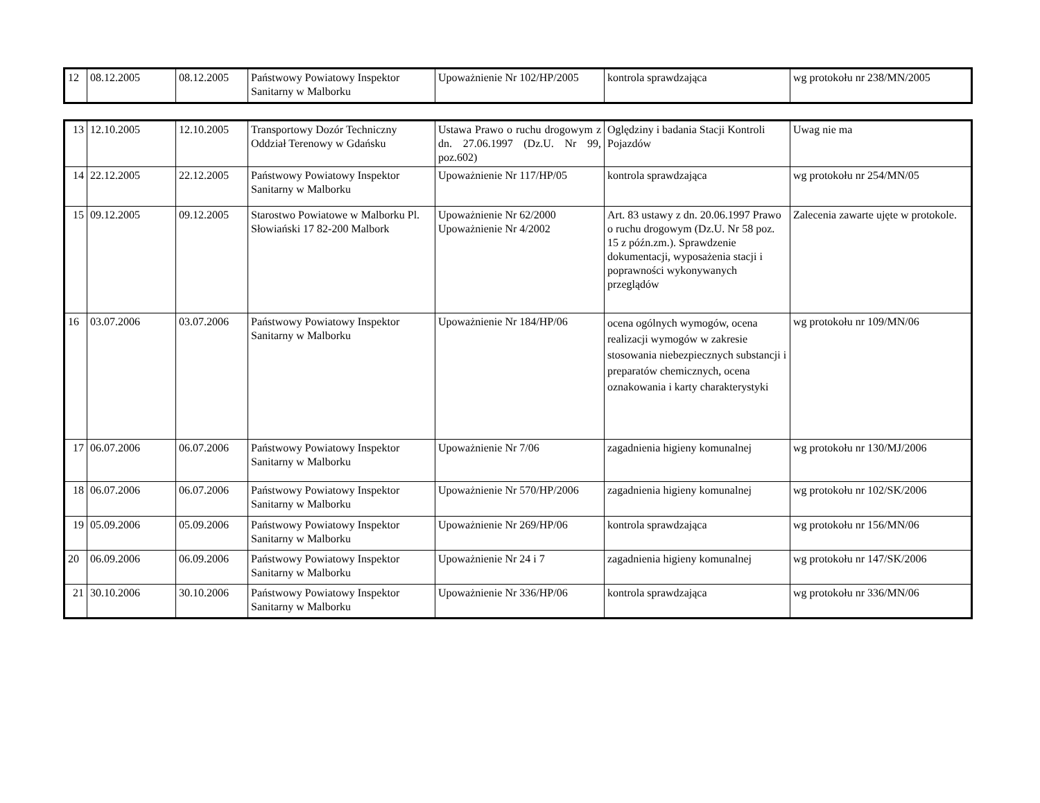| 12 | 08.12.2005 | 08.12.2005 | Państwowy Powiatowy Inspektor Sanitarny w Malborku | Upoważnienie Nr 102/HP/2005 | kontrola sprawdzająca | wg protokołu nr 238/MN/2005 |
| 13 | 12.10.2005 | 12.10.2005 | Transportowy Dozór Techniczny Oddział Terenowy w Gdańsku | Ustawa Prawo o ruchu drogowym z dn. 27.06.1997 (Dz.U. Nr 99, poz.602) | Oględziny i badania Stacji Kontroli Pojazdów | Uwag nie ma |
| 14 | 22.12.2005 | 22.12.2005 | Państwowy Powiatowy Inspektor Sanitarny w Malborku | Upoważnienie Nr 117/HP/05 | kontrola sprawdzająca | wg protokołu nr 254/MN/05 |
| 15 | 09.12.2005 | 09.12.2005 | Starostwo Powiatowe w Malborku Pl. Słowiański 17 82-200 Malbork | Upoważnienie Nr 62/2000 Upoważnienie Nr 4/2002 | Art. 83 ustawy z dn. 20.06.1997 Prawo o ruchu drogowym (Dz.U. Nr 58 poz. 15 z późn.zm.). Sprawdzenie dokumentacji, wyposażenia stacji i poprawności wykonywanych przeglądów | Zalecenia zawarte ujęte w protokole. |
| 16 | 03.07.2006 | 03.07.2006 | Państwowy Powiatowy Inspektor Sanitarny w Malborku | Upoważnienie Nr 184/HP/06 | ocena ogólnych wymogów, ocena realizacji wymogów w zakresie stosowania niebezpiecznych substancji i preparatów chemicznych, ocena oznakowania i karty charakterystyki | wg protokołu nr 109/MN/06 |
| 17 | 06.07.2006 | 06.07.2006 | Państwowy Powiatowy Inspektor Sanitarny w Malborku | Upoważnienie Nr 7/06 | zagadnienia higieny komunalnej | wg protokołu nr 130/MJ/2006 |
| 18 | 06.07.2006 | 06.07.2006 | Państwowy Powiatowy Inspektor Sanitarny w Malborku | Upoważnienie Nr 570/HP/2006 | zagadnienia higieny komunalnej | wg protokołu nr 102/SK/2006 |
| 19 | 05.09.2006 | 05.09.2006 | Państwowy Powiatowy Inspektor Sanitarny w Malborku | Upoważnienie Nr 269/HP/06 | kontrola sprawdzająca | wg protokołu nr 156/MN/06 |
| 20 | 06.09.2006 | 06.09.2006 | Państwowy Powiatowy Inspektor Sanitarny w Malborku | Upoważnienie Nr 24 i 7 | zagadnienia higieny komunalnej | wg protokołu nr 147/SK/2006 |
| 21 | 30.10.2006 | 30.10.2006 | Państwowy Powiatowy Inspektor Sanitarny w Malborku | Upoważnienie Nr 336/HP/06 | kontrola sprawdzająca | wg protokołu nr 336/MN/06 |